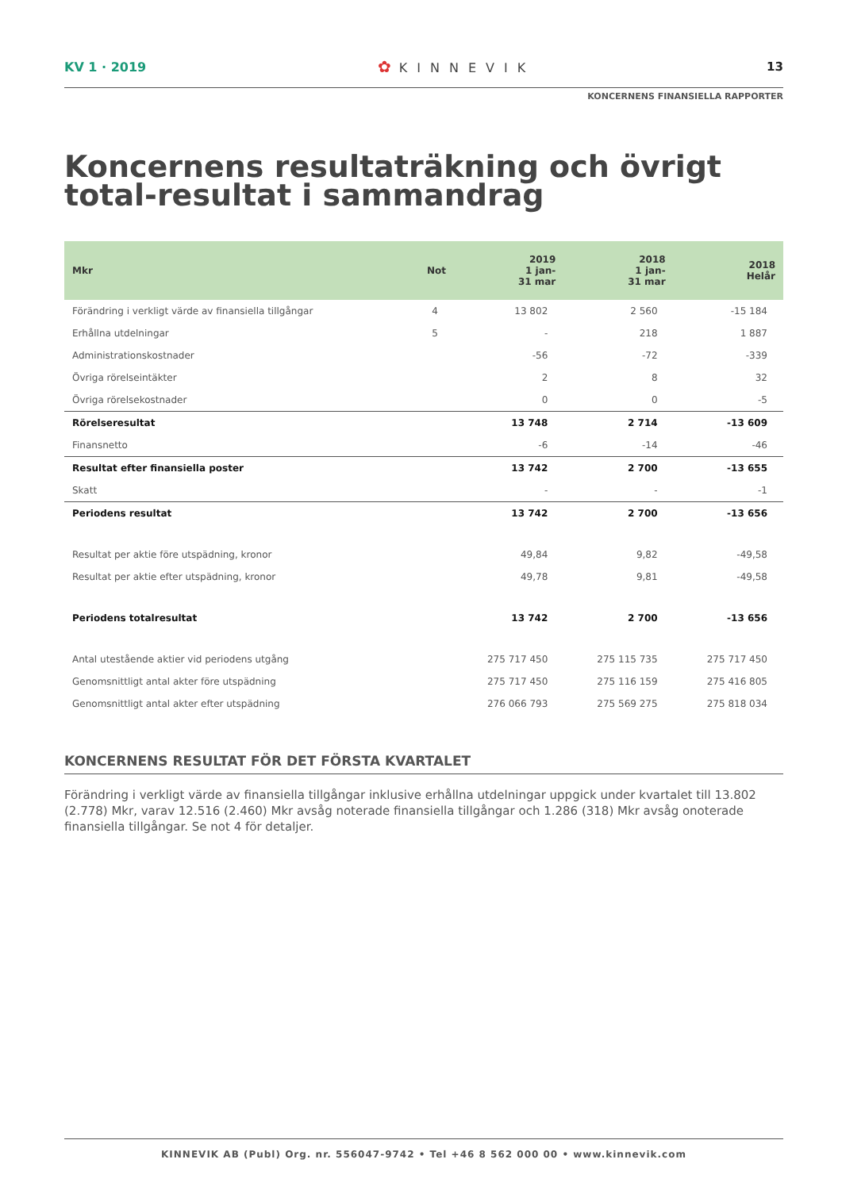KV 1 · 2019
✿ KINNEVIK 13
KONCERNENS FINANSIELLA RAPPORTER
Koncernens resultaträkning och övrigt total-resultat i sammandrag
| Mkr | Not | 2019 1 jan- 31 mar | 2018 1 jan- 31 mar | 2018 Helår |
| --- | --- | --- | --- | --- |
| Förändring i verkligt värde av finansiella tillgångar | 4 | 13 802 | 2 560 | -15 184 |
| Erhållna utdelningar | 5 | - | 218 | 1 887 |
| Administrationskostnader | | -56 | -72 | -339 |
| Övriga rörelseintäkter | | 2 | 8 | 32 |
| Övriga rörelsekostnader | | 0 | 0 | -5 |
| Rörelseresultat | | 13 748 | 2 714 | -13 609 |
| Finansnetto | | -6 | -14 | -46 |
| Resultat efter finansiella poster | | 13 742 | 2 700 | -13 655 |
| Skatt | | - | - | -1 |
| Periodens resultat | | 13 742 | 2 700 | -13 656 |
| Resultat per aktie före utspädning, kronor | | 49,84 | 9,82 | -49,58 |
| Resultat per aktie efter utspädning, kronor | | 49,78 | 9,81 | -49,58 |
| Periodens totalresultat | | 13 742 | 2 700 | -13 656 |
| Antal utestående aktier vid periodens utgång | | 275 717 450 | 275 115 735 | 275 717 450 |
| Genomsnittligt antal akter före utspädning | | 275 717 450 | 275 116 159 | 275 416 805 |
| Genomsnittligt antal akter efter utspädning | | 276 066 793 | 275 569 275 | 275 818 034 |
KONCERNENS RESULTAT FÖR DET FÖRSTA KVARTALET
Förändring i verkligt värde av finansiella tillgångar inklusive erhållna utdelningar uppgick under kvartalet till 13.802 (2.778) Mkr, varav 12.516 (2.460) Mkr avsåg noterade finansiella tillgångar och 1.286 (318) Mkr avsåg onoterade finansiella tillgångar. Se not 4 för detaljer.
KINNEVIK AB (Publ) Org. nr. 556047-9742 • Tel +46 8 562 000 00 • www.kinnevik.com